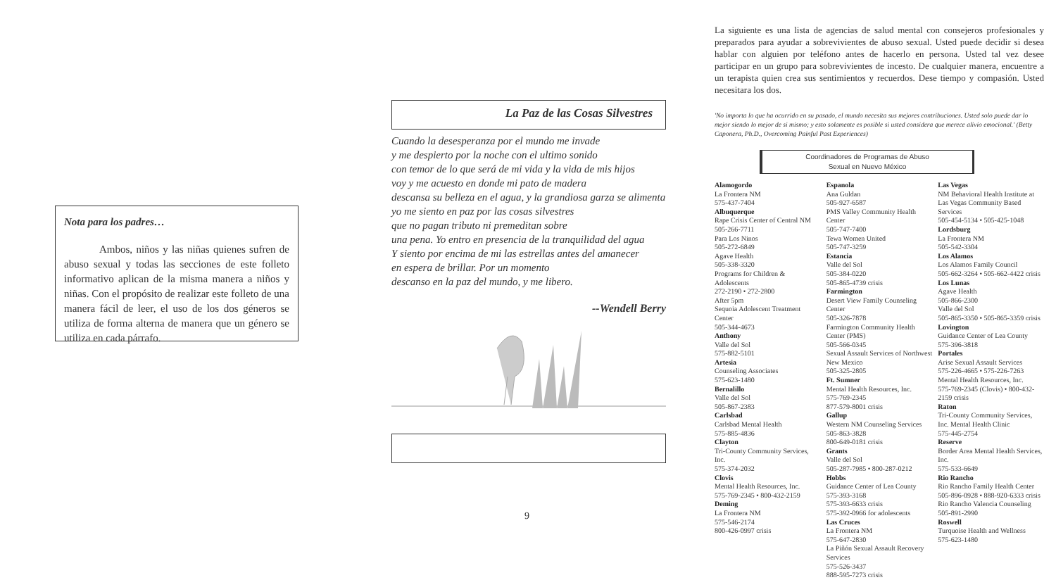Nota para los padres…
Ambos, niños y las niñas quienes sufren de abuso sexual y todas las secciones de este folleto informativo aplican de la misma manera a niños y niñas. Con el propósito de realizar este folleto de una manera fácil de leer, el uso de los dos géneros se utiliza de forma alterna de manera que un género se utiliza en cada párrafo.
La Paz de las Cosas Silvestres
Cuando la desesperanza por el mundo me invade
y me despierto por la noche con el ultimo sonido
con temor de lo que será de mi vida y la vida de mis hijos
voy y me acuesto en donde mi pato de madera
descansa su belleza en el agua, y la grandiosa garza se alimenta
yo me siento en paz por las cosas silvestres
que no pagan tributo ni premeditan sobre
una pena. Yo entro en presencia de la tranquilidad del agua
Y siento por encima de mi las estrellas antes del amanecer
en espera de brillar. Por un momento
descanso en la paz del mundo, y me libero.
--Wendell Berry
9
La siguiente es una lista de agencias de salud mental con consejeros profesionales y preparados para ayudar a sobrevivientes de abuso sexual. Usted puede decidir si desea hablar con alguien por teléfono antes de hacerlo en persona. Usted tal vez desee participar en un grupo para sobrevivientes de incesto. De cualquier manera, encuentre a un terapista quien crea sus sentimientos y recuerdos. Dese tiempo y compasión. Usted necesitara los dos.
'No importa lo que ha ocurrido en su pasado, el mundo necesita sus mejores contribuciones. Usted solo puede dar lo mejor siendo lo mejor de si mismo; y esto solamente es posible si usted considera que merece alivio emocional.' (Betty Caponera, Ph.D., Overcoming Painful Past Experiences)
Coordinadores de Programas de Abuso
Sexual en Nuevo México
Alamogordo
La Frontera NM
575-437-7404
Albuquerque
Rape Crisis Center of Central NM
505-266-7711
Para Los Ninos
505-272-6849
Agave Health
505-338-3320
Programs for Children & Adolescents
272-2190 • 272-2800
After 5pm
Sequoia Adolescent Treatment Center
505-344-4673
Anthony
Valle del Sol
575-882-5101
Artesia
Counseling Associates
575-623-1480
Bernalillo
Valle del Sol
505-867-2383
Carlsbad
Carlsbad Mental Health
575-885-4836
Clayton
Tri-County Community Services, Inc.
575-374-2032
Clovis
Mental Health Resources, Inc.
575-769-2345 • 800-432-2159
Deming
La Frontera NM
575-546-2174
800-426-0997 crisis
Espanola
Ana Guldan
505-927-6587
PMS Valley Community Health Center
505-747-7400
Tewa Women United
505-747-3259
Estancia
Valle del Sol
505-384-0220
505-865-4739 crisis
Farmington
Desert View Family Counseling Center
505-326-7878
Farmington Community Health Center (PMS)
505-566-0345
Sexual Assault Services of Northwest New Mexico
505-325-2805
Ft. Sumner
Mental Health Resources, Inc.
575-769-2345
877-579-8001 crisis
Gallup
Western NM Counseling Services
505-863-3828
800-649-0181 crisis
Grants
Valle del Sol
505-287-7985 • 800-287-0212
Hobbs
Guidance Center of Lea County
575-393-3168
575-393-6633 crisis
575-392-0966 for adolescents
Las Cruces
La Frontera NM
575-647-2830
La Piñón Sexual Assault Recovery Services
575-526-3437
888-595-7273 crisis
Las Vegas
NM Behavioral Health Institute at Las Vegas Community Based Services
505-454-5134 • 505-425-1048
Lordsburg
La Frontera NM
505-542-3304
Los Alamos
Los Alamos Family Council
505-662-3264 • 505-662-4422 crisis
Los Lunas
Agave Health
505-866-2300
Valle del Sol
505-865-3350 • 505-865-3359 crisis
Lovington
Guidance Center of Lea County
575-396-3818
Portales
Arise Sexual Assault Services
575-226-4665 • 575-226-7263
Mental Health Resources, Inc.
575-769-2345 (Clovis) • 800-432-2159 crisis
Raton
Tri-County Community Services, Inc. Mental Health Clinic
575-445-2754
Reserve
Border Area Mental Health Services, Inc.
575-533-6649
Rio Rancho
Rio Rancho Family Health Center
505-896-0928 • 888-920-6333 crisis
Rio Rancho Valencia Counseling
505-891-2990
Roswell
Turquoise Health and Wellness
575-623-1480